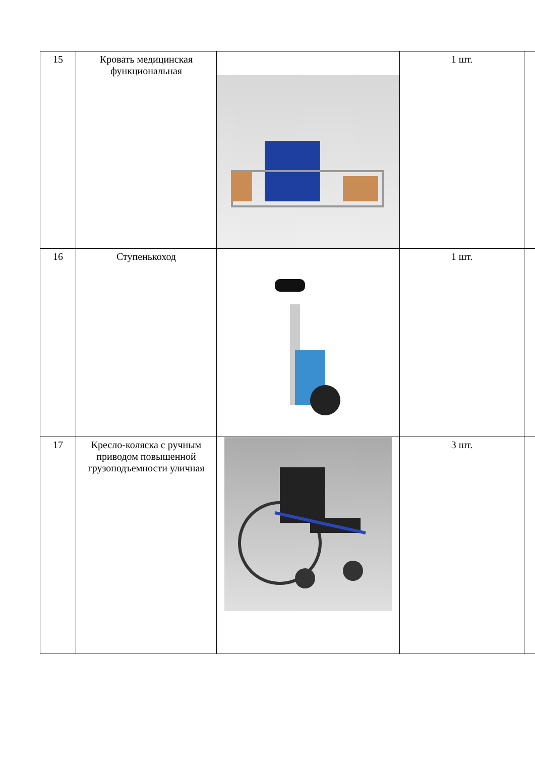| 15 | Кровать медицинская функциональная | | 1 шт. | |
| 16 | Ступенькоход | | 1 шт. | |
| 17 | Кресло-коляска с ручным приводом повышенной грузоподъемности уличная | | 3 шт. | |